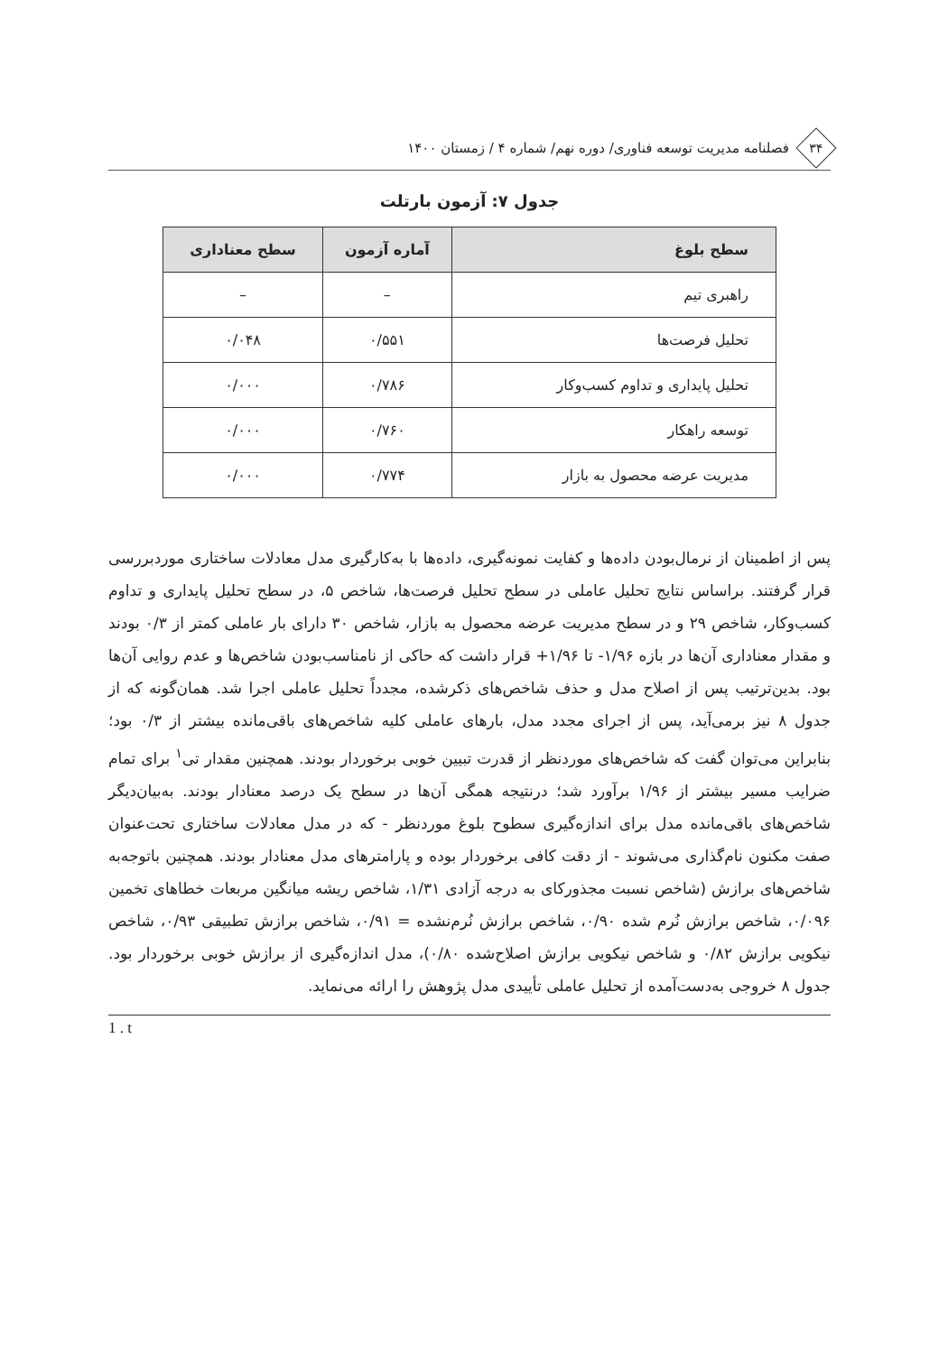۳۴
فصلنامه مدیریت توسعه فناوری/ دوره نهم/ شماره ۴ / زمستان ۱۴۰۰
جدول ۷: آزمون بارتلت
| سطح بلوغ | آماره آزمون | سطح معناداری |
| --- | --- | --- |
| راهبری تیم | – | – |
| تحلیل فرصت‌ها | ۰/۵۵۱ | ۰/۰۴۸ |
| تحلیل پایداری و تداوم کسب‌وکار | ۰/۷۸۶ | ۰/۰۰۰ |
| توسعه راهکار | ۰/۷۶۰ | ۰/۰۰۰ |
| مدیریت عرضه محصول به بازار | ۰/۷۷۴ | ۰/۰۰۰ |
پس از اطمینان از نرمال‌بودن داده‌ها و کفایت نمونه‌گیری، داده‌ها با به‌کارگیری مدل معادلات ساختاری موردبررسی قرار گرفتند. براساس نتایج تحلیل عاملی در سطح تحلیل فرصت‌ها، شاخص ۵، در سطح تحلیل پایداری و تداوم کسب‌وکار، شاخص ۲۹ و در سطح مدیریت عرضه محصول به بازار، شاخص ۳۰ دارای بار عاملی کمتر از ۰/۳ بودند و مقدار معناداری آن‌ها در بازه ۱/۹۶- تا ۱/۹۶+ قرار داشت که حاکی از نامناسب‌بودن شاخص‌ها و عدم روایی آن‌ها بود. بدین‌ترتیب پس از اصلاح مدل و حذف شاخص‌های ذکرشده، مجدداً تحلیل عاملی اجرا شد. همان‌گونه که از جدول ۸ نیز برمی‌آید، پس از اجرای مجدد مدل، بارهای عاملی کلیه شاخص‌های باقی‌مانده بیشتر از ۰/۳ بود؛ بنابراین می‌توان گفت که شاخص‌های موردنظر از قدرت تبیین خوبی برخوردار بودند. همچنین مقدار تی<sup>۱</sup> برای تمام ضرایب مسیر بیشتر از ۱/۹۶ برآورد شد؛ درنتیجه همگی آن‌ها در سطح یک درصد معنادار بودند. به‌بیان‌دیگر شاخص‌های باقی‌مانده مدل برای اندازه‌گیری سطوح بلوغ موردنظر - که در مدل معادلات ساختاری تحت‌عنوان صفت مکنون نام‌گذاری می‌شوند - از دقت کافی برخوردار بوده و پارامترهای مدل معنادار بودند. همچنین باتوجه‌به شاخص‌های برازش (شاخص نسبت مجذورکای به درجه آزادی ۱/۳۱، شاخص ریشه میانگین مربعات خطاهای تخمین ۰/۰۹۶، شاخص برازش نُرم شده ۰/۹۰، شاخص برازش نُرم‌نشده = ۰/۹۱، شاخص برازش تطبیقی ۰/۹۳، شاخص نیکویی برازش ۰/۸۲ و شاخص نیکویی برازش اصلاح‌شده ۰/۸۰)، مدل اندازه‌گیری از برازش خوبی برخوردار بود. جدول ۸ خروجی به‌دست‌آمده از تحلیل عاملی تأییدی مدل پژوهش را ارائه می‌نماید.
1 . t